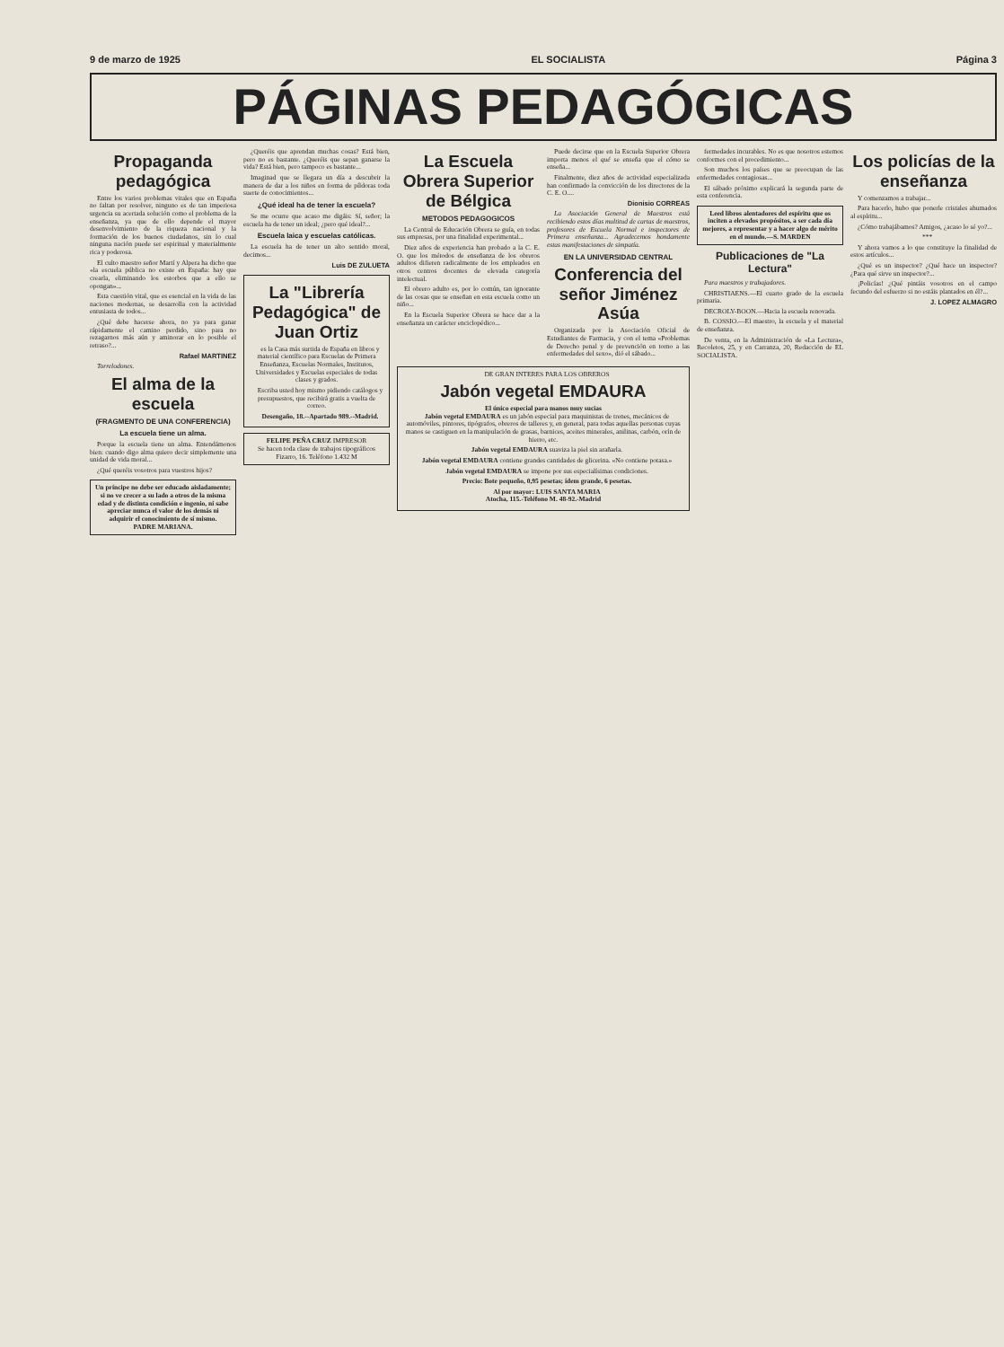9 de marzo de 1925 EL SOCIALISTA Página 3
PÁGINAS PEDAGÓGICAS
Propaganda pedagógica
Entre los varios problemas vitales que en España no faltan por resolver, ninguno es de tan imperiosa urgencia su acertada solución como el problema de la enseñanza, ya que de ello depende el mayor desenvolvimiento de la riqueza nacional y la formación de los buenos ciudadanos, sin lo cual ninguna nación puede ser espiritual y materialmente rica y poderosa.
El culto maestro señor Martí y Alpera ha dicho que «la escuela pública no existe en España: hay que crearla, eliminando los estorbos que a ello se opongan»...
Esta cuestión vital, que es esencial en la vida de las naciones modernas, se desarrolla con la actividad entusiasta de todos...
¿Qué debe hacerse ahora, no ya para ganar rápidamente el camino perdido, sino para no rezagarnos más aún y aminorar en lo posible el retraso?...
Rafael MARTINEZ
Torrelodones.
El alma de la escuela
(FRAGMENTO DE UNA CONFERENCIA)
La escuela tiene un alma.
Porque la escuela tiene un alma. Entendámonos bien: cuando digo alma quiero decir simplemente una unidad de vida moral...
¿Qué queréis vosotros para vuestros hijos?
Un príncipe no debe ser educado aisladamente; si no ve crecer a su lado a otros de la misma edad y de distinta condición e ingenio, ni sabe apreciar nunca el valor de los demás ni adquirir el conocimiento de sí mismo.
PADRE MARIANA.
¿Queréis que aprendan muchas cosas? Está bien, pero no es bastante. ¿Queréis que sepan ganarse la vida? Está bien, pero tampoco es bastante...
Imaginad que se llegara un día a descubrir la manera de dar a los niños en forma de píldoras toda suerte de conocimientos...
¿Qué ideal ha de tener la escuela?
Se me ocurre que acaso me digáis: Sí, señor; la escuela ha de tener un ideal; ¿pero qué ideal?...
Escuela laica y escuelas católicas.
La escuela ha de tener un alto sentido moral, decimos...
Luis DE ZULUETA
La "Librería Pedagógica" de Juan Ortiz
es la Casa más surtida de España en libros y material científico para Escuelas de Primera Enseñanza, Escuelas Normales, Institutos, Universidades y Escuelas especiales de todas clases y grados.
Escriba usted hoy mismo pidiendo catálogos y presupuestos, que recibirá gratis a vuelta de correo.
Desengaño, 18.--Apartado 989.--Madrid.
FELIPE PEÑA CRUZ IMPRESOR
Se hacen toda clase de trabajos tipográficos
Fizarro, 16. Teléfono 1.432 M
La Escuela Obrera Superior de Bélgica
METODOS PEDAGOGICOS
La Central de Educación Obrera se guía, en todas sus empresas, por una finalidad experimental...
Diez años de experiencia han probado a la C. E. O. que los métodos de enseñanza de los obreros adultos difieren radicalmente de los empleados en otros centros docentes de elevada categoría intelectual.
El obrero adulto es, por lo común, tan ignorante de las cosas que se enseñan en esta escuela como un niño...
En la Escuela Superior Obrera se hace dar a la enseñanza un carácter enciclopédico...
Puede decirse que en la Escuela Superior Obrera importa menos el qué se enseña que el cómo se enseña...
Finalmente, diez años de actividad especializada han confirmado la convicción de los directores de la C. E. O....
Dionisio CORREAS
La Asociación General de Maestros está recibiendo estos días multitud de cartas de maestros, profesores de Escuela Normal e inspectores de Primera enseñanza... Agradecemos hondamente estas manifestaciones de simpatía.
EN LA UNIVERSIDAD CENTRAL
Conferencia del señor Jiménez Asúa
Organizada por la Asociación Oficial de Estudiantes de Farmacia, y con el tema «Problemas de Derecho penal y de prevención en torno a las enfermedades del sexo», dió el sábado...
DE GRAN INTERES PARA LOS OBREROS
Jabón vegetal EMDAURA
El único especial para manos muy sucias
Jabón vegetal EMDAURA es un jabón especial para maquinistas de trenes, mecánicos de automóviles, pintores, tipógrafos, obreros de talleres y, en general, para todas aquellas personas cuyas manos se castiguen en la manipulación de grasas, barnices, aceites minerales, anilinas, carbón, orín de hierro, etc.
Jabón vegetal EMDAURA suaviza la piel sin arañarla.
Jabón vegetal EMDAURA contiene grandes cantidades de glicerina. «No contiene potasa.»
Jabón vegetal EMDAURA se impone por sus especialísimas condiciones.
Precio: Bote pequeño, 0,95 pesetas; ídem grande, 6 pesetas.
Al por mayor: LUIS SANTA MARIA
Atocha, 115.-Teléfono M. 48-92.-Madrid
fermedades incurables. No es que nosotros estemos conformes con el procedimiento...
Son muchos los países que se preocupan de las enfermedades contagiosas...
El sábado próximo explicará la segunda parte de esta conferencia.
Leed libros alentadores del espíritu que os inciten a elevados propósitos, a ser cada día mejores, a representar y a hacer algo de mérito en el mundo.—S. MARDEN
Publicaciones de "La Lectura"
Para maestros y trabajadores.
CHRISTIAENS.—El cuarto grado de la escuela primaria.
DECROLY-BOON.—Hacia la escuela renovada.
B. COSSIO.—El maestro, la escuela y el material de enseñanza.
De venta, en la Administración de «La Lectura», Recoletos, 25, y en Carranza, 20, Redacción de EL SOCIALISTA.
Los policías de la enseñanza
Y comenzamos a trabajar...
Para hacerlo, hubo que ponerle cristales ahumados al espíritu...
¿Cómo trabajábamos? Amigos, ¿acaso lo sé yo?...
***
Y ahora vamos a lo que constituye la finalidad de estos artículos...
¿Qué es un inspector? ¿Qué hace un inspector? ¿Para qué sirve un inspector?...
¡Policías! ¿Qué pintáis vosotros en el campo fecundo del esfuerzo si no estáis plantados en él?...
J. LOPEZ ALMAGRO